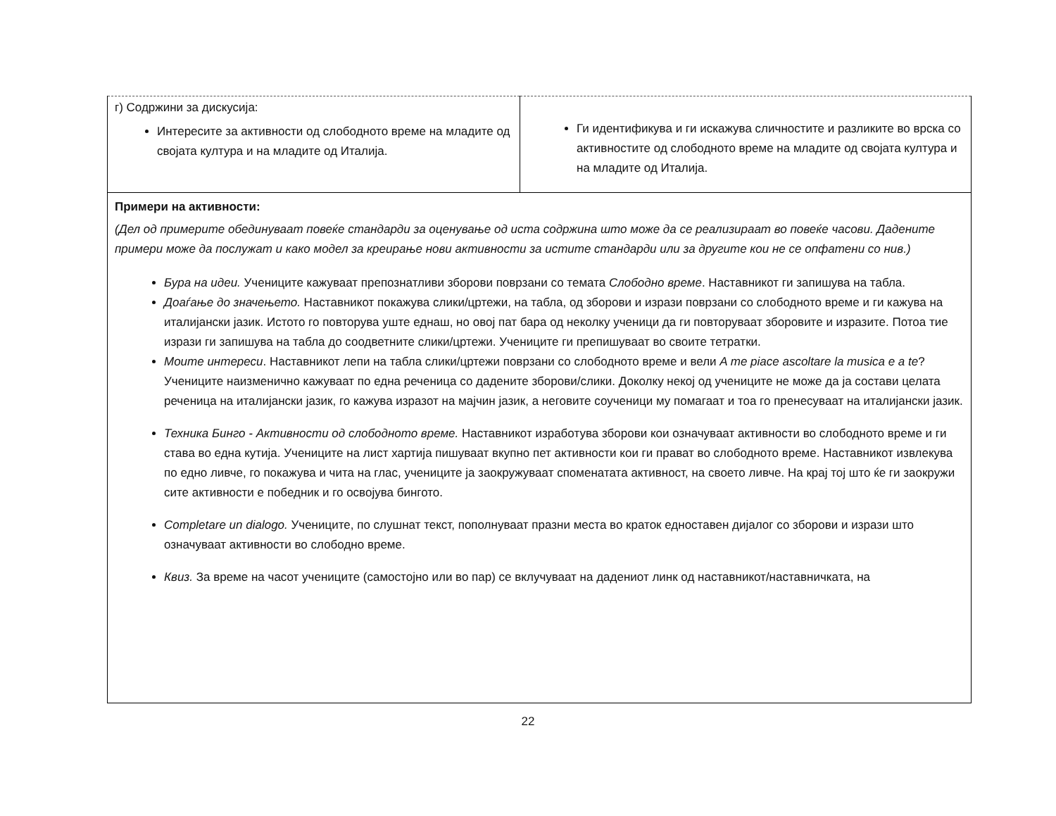| г) Содржини за дискусија: Интересите за активности од слободното време на младите од својата култура и на младите од Италија. | Ги идентификува и ги искажува сличностите и разликите во врска со активностите од слободното време на младите од својата култура и на младите од Италија. |
| Примери на активности: (Дел од примерите обединуваат повеќе стандарди за оценување од иста содржина што може да се реализираат во повеќе часови. Дадените примери може да послужат и како модел за креирање нови активности за истите стандарди или за другите кои не се опфатени со нив.) Бура на идеи. Учениците кажуваат препознатливи зборови поврзани со темата Слободно време . Наставникот ги запишува на табла. Доаѓање до значењето. Наставникот покажува слики/цртежи, на табла, од зборови и изрази поврзани со слободното време и ги кажува на италијански јазик. Истото го повторува уште еднаш, но овој пат бара од неколку ученици да ги повторуваат зборовите и изразите. Потоа тие изрази ги запишува на табла до соодветните слики/цртежи. Учениците ги препишуваат во своите тетратки. Моите интереси . Наставникот лепи на табла слики/цртежи поврзани со слободното време и вели A me piace ascoltare la musica e a te ? Учениците наизменично кажуваат по една реченица со дадените зборови/слики. Доколку некој од учениците не може да ја состави целата реченица на италијански јазик, го кажува изразот на мајчин јазик, а неговите соученици му помагаат и тоа го пренесуваат на италијански јазик. Техника Бинго - Активности од слободното време. Наставникот изработува зборови кои означуваат активности во слободното време и ги става во една кутија. Учениците на лист хартија пишуваат вкупно пет активности кои ги прават во слободното време. Наставникот извлекува по едно ливче, го покажува и чита на глас, учениците ја заокружуваат споменатата активност, на своето ливче. На крај тој што ќе ги заокружи сите активности е победник и го освојува бингото. Completare un dialogo. Учениците, по слушнат текст, пополнуваат празни места во краток едноставен дијалог со зборови и изрази што означуваат активности во слободно време. Квиз. За време на часот учениците (самостојно или во пар) се вклучуваат на дадениот линк од наставникот/наставничката, на | |
22